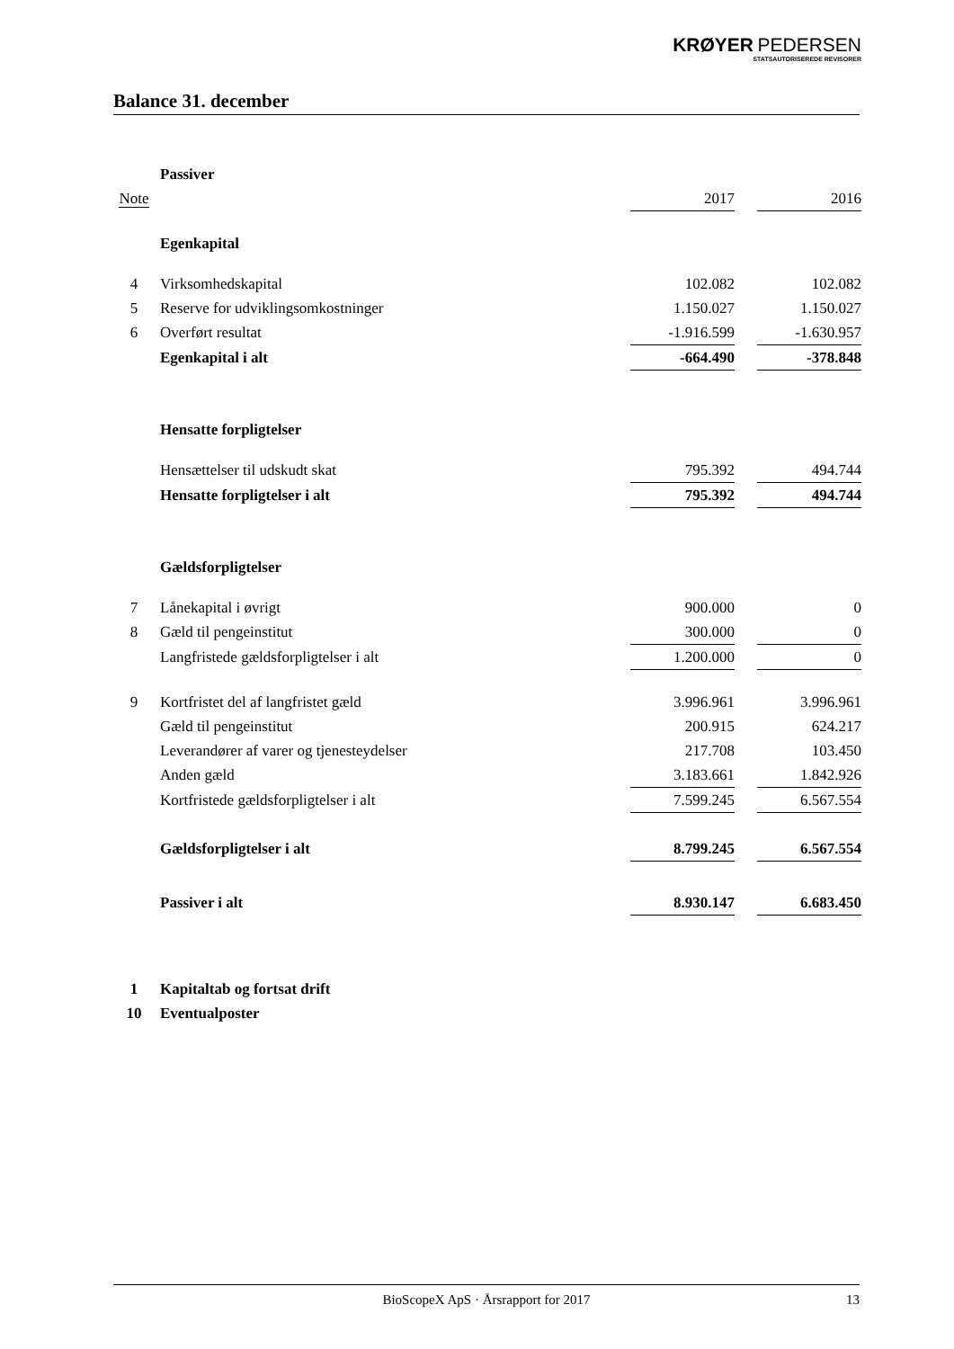KRØYER PEDERSEN
STATSAUTORISEREDE REVISORER
Balance 31. december
| | Passiver | | | |
| Note | | 2017 | | 2016 |
| | Egenkapital | | | |
| 4 | Virksomhedskapital | 102.082 | | 102.082 |
| 5 | Reserve for udviklingsomkostninger | 1.150.027 | | 1.150.027 |
| 6 | Overført resultat | -1.916.599 | | -1.630.957 |
| | Egenkapital i alt | -664.490 | | -378.848 |
| | Hensatte forpligtelser | | | |
| | Hensættelser til udskudt skat | 795.392 | | 494.744 |
| | Hensatte forpligtelser i alt | 795.392 | | 494.744 |
| | Gældsforpligtelser | | | |
| 7 | Lånekapital i øvrigt | 900.000 | | 0 |
| 8 | Gæld til pengeinstitut | 300.000 | | 0 |
| | Langfristede gældsforpligtelser i alt | 1.200.000 | | 0 |
| 9 | Kortfristet del af langfristet gæld | 3.996.961 | | 3.996.961 |
| | Gæld til pengeinstitut | 200.915 | | 624.217 |
| | Leverandører af varer og tjenesteydelser | 217.708 | | 103.450 |
| | Anden gæld | 3.183.661 | | 1.842.926 |
| | Kortfristede gældsforpligtelser i alt | 7.599.245 | | 6.567.554 |
| | Gældsforpligtelser i alt | 8.799.245 | | 6.567.554 |
| | Passiver i alt | 8.930.147 | | 6.683.450 |
| 1 | Kapitaltab og fortsat drift | | | |
| 10 | Eventualposter | | | |
BioScopeX ApS · Årsrapport for 2017 13